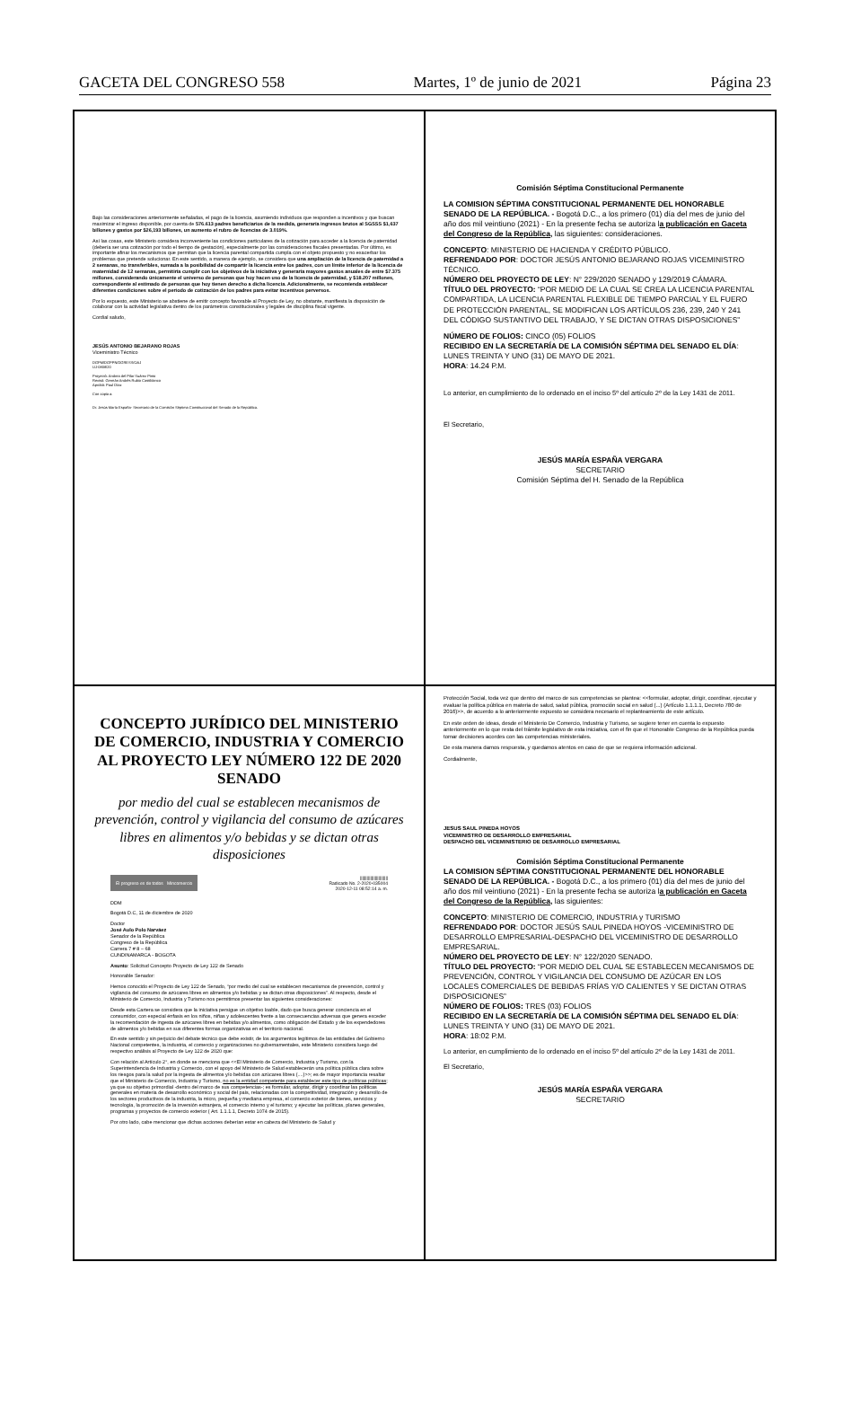GACETA DEL CONGRESO 558 Martes, 1º de junio de 2021 Página 23
Bajo las consideraciones anteriormente señaladas, el pago de la licencia, asumiendo individuos que responden a incentivos y que buscan maximizar el ingreso disponible, por cuenta de 576.613 padres beneficiarios de la medida, generaría ingresos brutos al SGSSS $1,637 billones y gastos por $26,193 billones, un aumento el rubro de licencias de 3.019%.
Así las cosas, este Ministerio considera inconveniente las condiciones particulares de la cotización para acceder a la licencia de paternidad (debería ser una cotización por todo el tiempo de gestación), especialmente por las consideraciones fiscales presentadas. Por último, es importante afinar los mecanismos que permitan que la licencia parental compartida cumpla con el objeto propuesto y no exacerbar los problemas que pretende solucionar. En este sentido, a manera de ejemplo, se considera que una ampliación de la licencia de paternidad a 2 semanas, no transferibles, sumada a la posibilidad de compartir la licencia entre los padres, con un límite inferior de la licencia de maternidad de 12 semanas, permitiría cumplir con los objetivos de la iniciativa y generaría mayores gastos anuales de entre $7.375 millones, considerando únicamente el universo de personas que hoy hacen uso de la licencia de paternidad, y $18.207 millones, correspondiente al estimado de personas que hoy tienen derecho a dicha licencia. Adicionalmente, se recomienda establecer diferentes condiciones sobre el periodo de cotización de los padres para evitar incentivos perversos.
Por lo expuesto, este Ministerio se abstiene de emitir concepto favorable al Proyecto de Ley, no obstante, manifiesta la disposición de colaborar con la actividad legislativa dentro de los parámetros constitucionales y legales de disciplina fiscal vigente.
Cordial saludo,
JESÚS ANTONIO BEJARANO ROJAS
Viceministro Técnico
DGPM/DGPPN/DGRESS/OAJ
UJ-0808/20
Proyectó: Andrea del Pilar Suárez Pinto
Revisó: Germán Andrés Rubio Castiblanco
Aprobó: Paul Díaz
Con copia a:
Dr. Jesús María España- Secretario de la Comisión Séptima Constitucional del Senado de la República.
Comisión Séptima Constitucional Permanente
LA COMISION SÉPTIMA CONSTITUCIONAL PERMANENTE DEL HONORABLE SENADO DE LA REPÚBLICA. - Bogotá D.C., a los primero (01) día del mes de junio del año dos mil veintiuno (2021) - En la presente fecha se autoriza la publicación en Gaceta del Congreso de la República, las siguientes: consideraciones.
CONCEPTO: MINISTERIO DE HACIENDA Y CRÉDITO PÚBLICO.
REFRENDADO POR: DOCTOR JESÚS ANTONIO BEJARANO ROJAS VICEMINISTRO TÉCNICO.
NÚMERO DEL PROYECTO DE LEY: N° 229/2020 SENADO y 129/2019 CÁMARA.
TÍTULO DEL PROYECTO: “POR MEDIO DE LA CUAL SE CREA LA LICENCIA PARENTAL COMPARTIDA, LA LICENCIA PARENTAL FLEXIBLE DE TIEMPO PARCIAL Y EL FUERO DE PROTECCIÓN PARENTAL, SE MODIFICAN LOS ARTÍCULOS 236, 239, 240 Y 241 DEL CÓDIGO SUSTANTIVO DEL TRABAJO, Y SE DICTAN OTRAS DISPOSICIONES”
NÚMERO DE FOLIOS: CINCO (05) FOLIOS
RECIBIDO EN LA SECRETARÍA DE LA COMISIÓN SÉPTIMA DEL SENADO EL DÍA: LUNES TREINTA Y UNO (31) DE MAYO DE 2021.
HORA: 14.24 P.M.
Lo anterior, en cumplimiento de lo ordenado en el inciso 5º del artículo 2º de la Ley 1431 de 2011.
El Secretario,
JESÚS MARÍA ESPAÑA VERGARA
SECRETARIO
Comisión Séptima del H. Senado de la República
CONCEPTO JURÍDICO DEL MINISTERIO DE COMERCIO, INDUSTRIA Y COMERCIO AL PROYECTO LEY NÚMERO 122 DE 2020 SENADO
por medio del cual se establecen mecanismos de prevención, control y vigilancia del consumo de azúcares libres en alimentos y/o bebidas y se dictan otras disposiciones
El progreso es de todos Mincomercio ||||||||||||||||||||||||
Radicado No. 2-2020-035004
2020-12-11 08:52:14 a. m.
DDM
Bogotá D.C, 11 de diciembre de 2020
Doctor
José Aulo Polo Narváez
Senador de la República
Congreso de la República
Carrera 7 # 8 – 68
CUNDINAMARCA - BOGOTA
Asunto: Solicitud Concepto Proyecto de Ley 122 de Senado
Honorable Senador:
Hemos conocido el Proyecto de Ley 122 de Senado, “por medio del cual se establecen mecanismos de prevención, control y vigilancia del consumo de azúcares libres en alimentos y/o bebidas y se dictan otras disposiciones”. Al respecto, desde el Ministerio de Comercio, Industria y Turismo nos permitimos presentar las siguientes consideraciones:
Desde esta Cartera se considera que la iniciativa persigue un objetivo loable, dado que busca generar conciencia en el consumidor, con especial énfasis en los niños, niñas y adolescentes frente a las consecuencias adversas que genera exceder la recomendación de ingesta de azúcares libres en bebidas y/o alimentos, como obligación del Estado y de los expendedores de alimentos y/o bebidas en sus diferentes formas organizativas en el territorio nacional.
En este sentido y sin perjuicio del debate técnico que debe existir, de los argumentos legítimos de las entidades del Gobierno Nacional competentes, la industria, el comercio y organizaciones no gubernamentales, este Ministerio considera luego del respectivo análisis al Proyecto de Ley 122 de 2020 que:
Con relación al Artículo 2°, en donde se menciona que <<El Ministerio de Comercio, Industria y Turismo, con la Superintendencia de Industria y Comercio, con el apoyo del Ministerio de Salud establecerán una política pública clara sobre los riesgos para la salud por la ingesta de alimentos y/o bebidas con azúcares libres (....)>>; es de mayor importancia resaltar que el Ministerio de Comercio, Industria y Turismo, no es la entidad competente para establecer este tipo de políticas públicas; ya que su objetivo primordial -dentro del marco de sus competencias-; es formular, adoptar, dirigir y coordinar las políticas generales en materia de desarrollo económico y social del país, relacionadas con la competitividad, integración y desarrollo de los sectores productivos de la industria, la micro, pequeña y mediana empresa, el comercio exterior de bienes, servicios y tecnología, la promoción de la inversión extranjera, el comercio interno y el turismo; y ejecutar las políticas, planes generales, programas y proyectos de comercio exterior ( Art. 1.1.1.1, Decreto 1074 de 2015).
Por otro lado, cabe mencionar que dichas acciones deberían estar en cabeza del Ministerio de Salud y
Protección Social, toda vez que dentro del marco de sus competencias se plantea: <<formular, adoptar, dirigir, coordinar, ejecutar y evaluar la política pública en materia de salud, salud pública, promoción social en salud (...) (Artículo 1.1.1.1, Decreto 780 de 2016)>>, de acuerdo a lo anteriormente expuesto se considera necesario el replanteamiento de este artículo.
En este orden de ideas, desde el Ministerio De Comercio, Industria y Turismo, se sugiere tener en cuenta lo expuesto anteriormente en lo que resta del trámite legislativo de esta iniciativa, con el fin que el Honorable Congreso de la República pueda tomar decisiones acordes con las competencias ministeriales.
De esta manera damos respuesta, y quedamos atentos en caso de que se requiera información adicional.
Cordialmente,
JESUS SAUL PINEDA HOYOS
VICEMINISTRO DE DESARROLLO EMPRESARIAL
DESPACHO DEL VICEMINISTERIO DE DESARROLLO EMPRESARIAL
Comisión Séptima Constitucional Permanente
LA COMISION SÉPTIMA CONSTITUCIONAL PERMANENTE DEL HONORABLE SENADO DE LA REPÚBLICA. - Bogotá D.C., a los primero (01) día del mes de junio del año dos mil veintiuno (2021) - En la presente fecha se autoriza la publicación en Gaceta del Congreso de la República, las siguientes:
CONCEPTO: MINISTERIO DE COMERCIO, INDUSTRIA y TURISMO
REFRENDADO POR: DOCTOR JESÚS SAUL PINEDA HOYOS -VICEMINISTRO DE DESARROLLO EMPRESARIAL-DESPACHO DEL VICEMINISTRO DE DESARROLLO EMPRESARIAL.
NÚMERO DEL PROYECTO DE LEY: N° 122/2020 SENADO.
TÍTULO DEL PROYECTO: “POR MEDIO DEL CUAL SE ESTABLECEN MECANISMOS DE PREVENCIÓN, CONTROL Y VIGILANCIA DEL CONSUMO DE AZÚCAR EN LOS LOCALES COMERCIALES DE BEBIDAS FRÍAS Y/O CALIENTES Y SE DICTAN OTRAS DISPOSICIONES”
NÚMERO DE FOLIOS: TRES (03) FOLIOS
RECIBIDO EN LA SECRETARÍA DE LA COMISIÓN SÉPTIMA DEL SENADO EL DÍA: LUNES TREINTA Y UNO (31) DE MAYO DE 2021.
HORA: 18:02 P.M.
Lo anterior, en cumplimiento de lo ordenado en el inciso 5º del artículo 2º de la Ley 1431 de 2011.
El Secretario,
JESÚS MARÍA ESPAÑA VERGARA
SECRETARIO